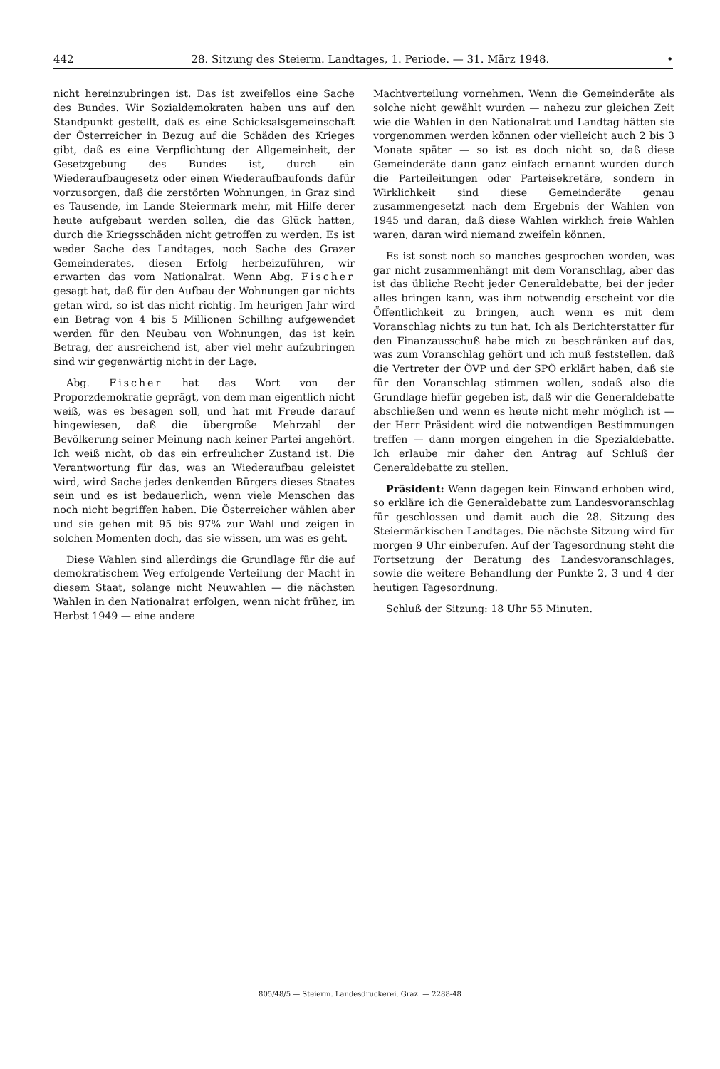442 28. Sitzung des Steierm. Landtages, 1. Periode. — 31. März 1948. •
nicht hereinzubringen ist. Das ist zweifellos eine Sache des Bundes. Wir Sozialdemokraten haben uns auf den Standpunkt gestellt, daß es eine Schicksalsgemeinschaft der Österreicher in Bezug auf die Schäden des Krieges gibt, daß es eine Verpflichtung der Allgemeinheit, der Gesetzgebung des Bundes ist, durch ein Wiederaufbaugesetz oder einen Wiederaufbaufonds dafür vorzusorgen, daß die zerstörten Wohnungen, in Graz sind es Tausende, im Lande Steiermark mehr, mit Hilfe derer heute aufgebaut werden sollen, die das Glück hatten, durch die Kriegsschäden nicht getroffen zu werden. Es ist weder Sache des Landtages, noch Sache des Grazer Gemeinderates, diesen Erfolg herbeizuführen, wir erwarten das vom Nationalrat. Wenn Abg. Fischer gesagt hat, daß für den Aufbau der Wohnungen gar nichts getan wird, so ist das nicht richtig. Im heurigen Jahr wird ein Betrag von 4 bis 5 Millionen Schilling aufgewendet werden für den Neubau von Wohnungen, das ist kein Betrag, der ausreichend ist, aber viel mehr aufzubringen sind wir gegenwärtig nicht in der Lage.
Abg. Fischer hat das Wort von der Proporzdemokratie geprägt, von dem man eigentlich nicht weiß, was es besagen soll, und hat mit Freude darauf hingewiesen, daß die übergroße Mehrzahl der Bevölkerung seiner Meinung nach keiner Partei angehört. Ich weiß nicht, ob das ein erfreulicher Zustand ist. Die Verantwortung für das, was an Wiederaufbau geleistet wird, wird Sache jedes denkenden Bürgers dieses Staates sein und es ist bedauerlich, wenn viele Menschen das noch nicht begriffen haben. Die Österreicher wählen aber und sie gehen mit 95 bis 97% zur Wahl und zeigen in solchen Momenten doch, das sie wissen, um was es geht.
Diese Wahlen sind allerdings die Grundlage für die auf demokratischem Weg erfolgende Verteilung der Macht in diesem Staat, solange nicht Neuwahlen — die nächsten Wahlen in den Nationalrat erfolgen, wenn nicht früher, im Herbst 1949 — eine andere
Machtverteilung vornehmen. Wenn die Gemeinderäte als solche nicht gewählt wurden — nahezu zur gleichen Zeit wie die Wahlen in den Nationalrat und Landtag hätten sie vorgenommen werden können oder vielleicht auch 2 bis 3 Monate später — so ist es doch nicht so, daß diese Gemeinderäte dann ganz einfach ernannt wurden durch die Parteileitungen oder Parteisekretäre, sondern in Wirklichkeit sind diese Gemeinderäte genau zusammengesetzt nach dem Ergebnis der Wahlen von 1945 und daran, daß diese Wahlen wirklich freie Wahlen waren, daran wird niemand zweifeln können.
Es ist sonst noch so manches gesprochen worden, was gar nicht zusammenhängt mit dem Voranschlag, aber das ist das übliche Recht jeder Generaldebatte, bei der jeder alles bringen kann, was ihm notwendig erscheint vor die Öffentlichkeit zu bringen, auch wenn es mit dem Voranschlag nichts zu tun hat. Ich als Berichterstatter für den Finanzausschuß habe mich zu beschränken auf das, was zum Voranschlag gehört und ich muß feststellen, daß die Vertreter der ÖVP und der SPÖ erklärt haben, daß sie für den Voranschlag stimmen wollen, sodaß also die Grundlage hiefür gegeben ist, daß wir die Generaldebatte abschließen und wenn es heute nicht mehr möglich ist — der Herr Präsident wird die notwendigen Bestimmungen treffen — dann morgen eingehen in die Spezialdebatte. Ich erlaube mir daher den Antrag auf Schluß der Generaldebatte zu stellen.
Präsident: Wenn dagegen kein Einwand erhoben wird, so erkläre ich die Generaldebatte zum Landesvoranschlag für geschlossen und damit auch die 28. Sitzung des Steiermärkischen Landtages. Die nächste Sitzung wird für morgen 9 Uhr einberufen. Auf der Tagesordnung steht die Fortsetzung der Beratung des Landesvoranschlages, sowie die weitere Behandlung der Punkte 2, 3 und 4 der heutigen Tagesordnung.
Schluß der Sitzung: 18 Uhr 55 Minuten.
805/48/5 — Steierm. Landesdruckerei, Graz. — 2288-48